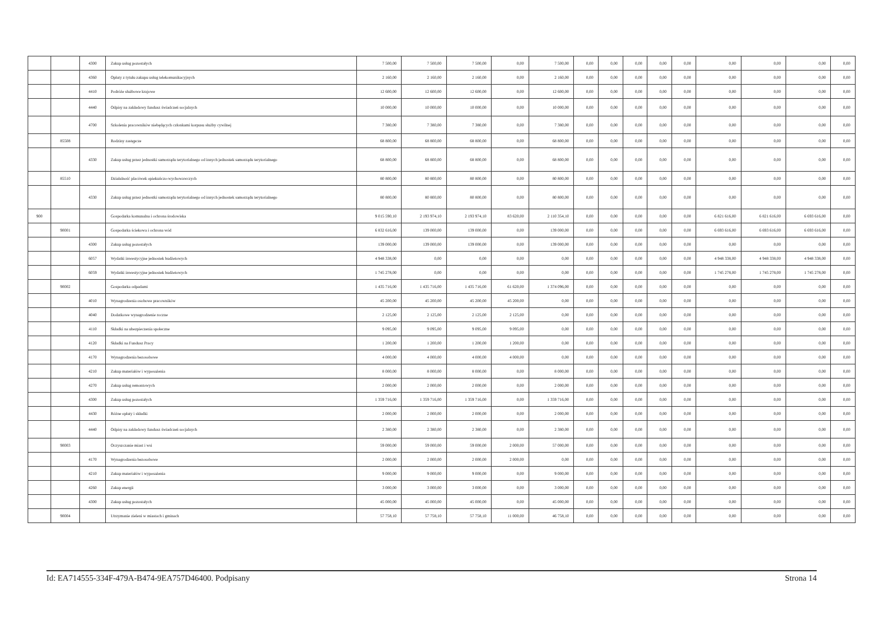| | | 4300 | Zakup usług pozostałych | 7 500,00 | 7 500,00 | 7 500,00 | 0,00 | 7 500,00 | 0,00 | 0,00 | 0,00 | 0,00 | 0,00 | 0,00 | 0,00 | 0,00 | 0,00 |
| | | 4360 | Opłaty z tytułu zakupu usług telekomunikacyjnych | 2 160,00 | 2 160,00 | 2 160,00 | 0,00 | 2 160,00 | 0,00 | 0,00 | 0,00 | 0,00 | 0,00 | 0,00 | 0,00 | 0,00 | 0,00 |
| | | 4410 | Podróże służbowe krajowe | 12 600,00 | 12 600,00 | 12 600,00 | 0,00 | 12 600,00 | 0,00 | 0,00 | 0,00 | 0,00 | 0,00 | 0,00 | 0,00 | 0,00 | 0,00 |
| | | 4440 | Odpisy na zakładowy fundusz świadczeń socjalnych | 10 000,00 | 10 000,00 | 10 000,00 | 0,00 | 10 000,00 | 0,00 | 0,00 | 0,00 | 0,00 | 0,00 | 0,00 | 0,00 | 0,00 | 0,00 |
| | | 4700 | Szkolenia pracowników niebędących członkami korpusu służby cywilnej | 7 380,00 | 7 380,00 | 7 380,00 | 0,00 | 7 380,00 | 0,00 | 0,00 | 0,00 | 0,00 | 0,00 | 0,00 | 0,00 | 0,00 | 0,00 |
| | 85508 | | Rodziny zastępcze | 68 800,00 | 68 800,00 | 68 800,00 | 0,00 | 68 800,00 | 0,00 | 0,00 | 0,00 | 0,00 | 0,00 | 0,00 | 0,00 | 0,00 | 0,00 |
| | | 4330 | Zakup usług przez jednostki samorządu terytorialnego od innych jednostek samorządu terytorialnego | 68 800,00 | 68 800,00 | 68 800,00 | 0,00 | 68 800,00 | 0,00 | 0,00 | 0,00 | 0,00 | 0,00 | 0,00 | 0,00 | 0,00 | 0,00 |
| | 85510 | | Działalność placówek opiekuńczo-wychowawczych | 80 800,00 | 80 800,00 | 80 800,00 | 0,00 | 80 800,00 | 0,00 | 0,00 | 0,00 | 0,00 | 0,00 | 0,00 | 0,00 | 0,00 | 0,00 |
| | | 4330 | Zakup usług przez jednostki samorządu terytorialnego od innych jednostek samorządu terytorialnego | 80 800,00 | 80 800,00 | 80 800,00 | 0,00 | 80 800,00 | 0,00 | 0,00 | 0,00 | 0,00 | 0,00 | 0,00 | 0,00 | 0,00 | 0,00 |
| 900 | | | Gospodarka komunalna i ochrona środowiska | 9 015 590,10 | 2 193 974,10 | 2 193 974,10 | 83 620,00 | 2 110 354,10 | 0,00 | 0,00 | 0,00 | 0,00 | 0,00 | 6 821 616,00 | 6 821 616,00 | 6 693 616,00 | 0,00 |
| | 90001 | | Gospodarka ściekowa i ochrona wód | 6 832 616,00 | 139 000,00 | 139 000,00 | 0,00 | 139 000,00 | 0,00 | 0,00 | 0,00 | 0,00 | 0,00 | 6 693 616,00 | 6 693 616,00 | 6 693 616,00 | 0,00 |
| | | 4300 | Zakup usług pozostałych | 139 000,00 | 139 000,00 | 139 000,00 | 0,00 | 139 000,00 | 0,00 | 0,00 | 0,00 | 0,00 | 0,00 | 0,00 | 0,00 | 0,00 | 0,00 |
| | | 6057 | Wydatki inwestycyjne jednostek budżetowych | 4 948 338,00 | 0,00 | 0,00 | 0,00 | 0,00 | 0,00 | 0,00 | 0,00 | 0,00 | 0,00 | 4 948 338,00 | 4 948 338,00 | 4 948 338,00 | 0,00 |
| | | 6059 | Wydatki inwestycyjne jednostek budżetowych | 1 745 278,00 | 0,00 | 0,00 | 0,00 | 0,00 | 0,00 | 0,00 | 0,00 | 0,00 | 0,00 | 1 745 278,00 | 1 745 278,00 | 1 745 278,00 | 0,00 |
| | 90002 | | Gospodarka odpadami | 1 435 716,00 | 1 435 716,00 | 1 435 716,00 | 61 620,00 | 1 374 096,00 | 0,00 | 0,00 | 0,00 | 0,00 | 0,00 | 0,00 | 0,00 | 0,00 | 0,00 |
| | | 4010 | Wynagrodzenia osobowe pracowników | 45 200,00 | 45 200,00 | 45 200,00 | 45 200,00 | 0,00 | 0,00 | 0,00 | 0,00 | 0,00 | 0,00 | 0,00 | 0,00 | 0,00 | 0,00 |
| | | 4040 | Dodatkowe wynagrodzenie roczne | 2 125,00 | 2 125,00 | 2 125,00 | 2 125,00 | 0,00 | 0,00 | 0,00 | 0,00 | 0,00 | 0,00 | 0,00 | 0,00 | 0,00 | 0,00 |
| | | 4110 | Składki na ubezpieczenia społeczne | 9 095,00 | 9 095,00 | 9 095,00 | 9 095,00 | 0,00 | 0,00 | 0,00 | 0,00 | 0,00 | 0,00 | 0,00 | 0,00 | 0,00 | 0,00 |
| | | 4120 | Składki na Fundusz Pracy | 1 200,00 | 1 200,00 | 1 200,00 | 1 200,00 | 0,00 | 0,00 | 0,00 | 0,00 | 0,00 | 0,00 | 0,00 | 0,00 | 0,00 | 0,00 |
| | | 4170 | Wynagrodzenia bezosobowe | 4 000,00 | 4 000,00 | 4 000,00 | 4 000,00 | 0,00 | 0,00 | 0,00 | 0,00 | 0,00 | 0,00 | 0,00 | 0,00 | 0,00 | 0,00 |
| | | 4210 | Zakup materiałów i wyposażenia | 8 000,00 | 8 000,00 | 8 000,00 | 0,00 | 8 000,00 | 0,00 | 0,00 | 0,00 | 0,00 | 0,00 | 0,00 | 0,00 | 0,00 | 0,00 |
| | | 4270 | Zakup usług remontowych | 2 000,00 | 2 000,00 | 2 000,00 | 0,00 | 2 000,00 | 0,00 | 0,00 | 0,00 | 0,00 | 0,00 | 0,00 | 0,00 | 0,00 | 0,00 |
| | | 4300 | Zakup usług pozostałych | 1 359 716,00 | 1 359 716,00 | 1 359 716,00 | 0,00 | 1 359 716,00 | 0,00 | 0,00 | 0,00 | 0,00 | 0,00 | 0,00 | 0,00 | 0,00 | 0,00 |
| | | 4430 | Różne opłaty i składki | 2 000,00 | 2 000,00 | 2 000,00 | 0,00 | 2 000,00 | 0,00 | 0,00 | 0,00 | 0,00 | 0,00 | 0,00 | 0,00 | 0,00 | 0,00 |
| | | 4440 | Odpisy na zakładowy fundusz świadczeń socjalnych | 2 380,00 | 2 380,00 | 2 380,00 | 0,00 | 2 380,00 | 0,00 | 0,00 | 0,00 | 0,00 | 0,00 | 0,00 | 0,00 | 0,00 | 0,00 |
| | 90003 | | Oczyszczanie miast i wsi | 59 000,00 | 59 000,00 | 59 000,00 | 2 000,00 | 57 000,00 | 0,00 | 0,00 | 0,00 | 0,00 | 0,00 | 0,00 | 0,00 | 0,00 | 0,00 |
| | | 4170 | Wynagrodzenia bezosobowe | 2 000,00 | 2 000,00 | 2 000,00 | 2 000,00 | 0,00 | 0,00 | 0,00 | 0,00 | 0,00 | 0,00 | 0,00 | 0,00 | 0,00 | 0,00 |
| | | 4210 | Zakup materiałów i wyposażenia | 9 000,00 | 9 000,00 | 9 000,00 | 0,00 | 9 000,00 | 0,00 | 0,00 | 0,00 | 0,00 | 0,00 | 0,00 | 0,00 | 0,00 | 0,00 |
| | | 4260 | Zakup energii | 3 000,00 | 3 000,00 | 3 000,00 | 0,00 | 3 000,00 | 0,00 | 0,00 | 0,00 | 0,00 | 0,00 | 0,00 | 0,00 | 0,00 | 0,00 |
| | | 4300 | Zakup usług pozostałych | 45 000,00 | 45 000,00 | 45 000,00 | 0,00 | 45 000,00 | 0,00 | 0,00 | 0,00 | 0,00 | 0,00 | 0,00 | 0,00 | 0,00 | 0,00 |
| | 90004 | | Utrzymanie zieleni w miastach i gminach | 57 758,10 | 57 758,10 | 57 758,10 | 11 000,00 | 46 758,10 | 0,00 | 0,00 | 0,00 | 0,00 | 0,00 | 0,00 | 0,00 | 0,00 | 0,00 |
Id: EA714555-334F-479A-B474-9EA757D46400. Podpisany Strona 14